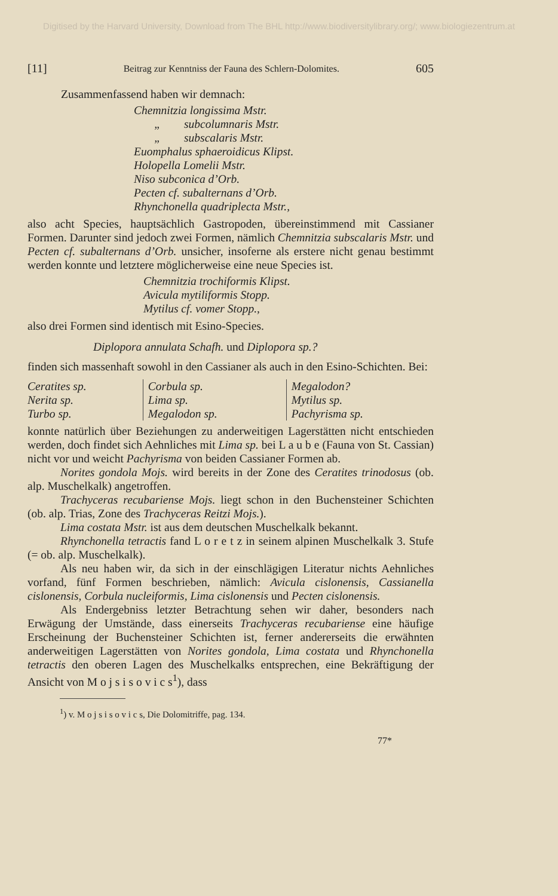Digitised by the Harvard University, Download from The BHL http://www.biodiversitylibrary.org/; www.biologiezentrum.at
[11] Beitrag zur Kenntniss der Fauna des Schlern-Dolomites. 605
Zusammenfassend haben wir demnach:
Chemnitzia longissima Mstr.
„ subcolumnaris Mstr.
„ subscalaris Mstr.
Euomphalus sphaeroidicus Klipst.
Holopella Lomelii Mstr.
Niso subconica d’Orb.
Pecten cf. subalternans d’Orb.
Rhynchonella quadriplecta Mstr.,
also acht Species, hauptsächlich Gastropoden, übereinstimmend mit Cassianer Formen. Darunter sind jedoch zwei Formen, nämlich Chemnitzia subscalaris Mstr. und Pecten cf. subalternans d’Orb. unsicher, insoferne als erstere nicht genau bestimmt werden konnte und letztere möglicherweise eine neue Species ist.
Chemnitzia trochiformis Klipst.
Avicula mytiliformis Stopp.
Mytilus cf. vomer Stopp.,
also drei Formen sind identisch mit Esino-Species.
Diplopora annulata Schafh. und Diplopora sp.?
finden sich massenhaft sowohl in den Cassianer als auch in den Esino-Schichten. Bei:
| Ceratites sp. | Corbula sp. | Megalodon? |
| Nerita sp. | Lima sp. | Mytilus sp. |
| Turbo sp. | Megalodon sp. | Pachyrisma sp. |
konnte natürlich über Beziehungen zu anderweitigen Lagerstätten nicht entschieden werden, doch findet sich Aehnliches mit Lima sp. bei L a u b e (Fauna von St. Cassian) nicht vor und weicht Pachyrisma von beiden Cassianer Formen ab.
Norites gondola Mojs. wird bereits in der Zone des Ceratites trinodosus (ob. alp. Muschelkalk) angetroffen.
Trachyceras recubariense Mojs. liegt schon in den Buchensteiner Schichten (ob. alp. Trias, Zone des Trachyceras Reitzi Mojs.).
Lima costata Mstr. ist aus dem deutschen Muschelkalk bekannt.
Rhynchonella tetractis fand L o r e t z in seinem alpinen Muschelkalk 3. Stufe (= ob. alp. Muschelkalk).
Als neu haben wir, da sich in der einschlägigen Literatur nichts Aehnliches vorfand, fünf Formen beschrieben, nämlich: Avicula cislonensis, Cassianella cislonensis, Corbula nucleiformis, Lima cislonensis und Pecten cislonensis.
Als Endergebniss letzter Betrachtung sehen wir daher, besonders nach Erwägung der Umstände, dass einerseits Trachyceras recubariense eine häufige Erscheinung der Buchensteiner Schichten ist, ferner andererseits die erwähnten anderweitigen Lagerstätten von Norites gondola, Lima costata und Rhynchonella tetractis den oberen Lagen des Muschelkalks entsprechen, eine Bekräftigung der Ansicht von M o j s i s o v i c s<sup>1</sup>), dass
<sup>1</sup>) v. M o j s i s o v i c s, Die Dolomitriffe, pag. 134.
77*